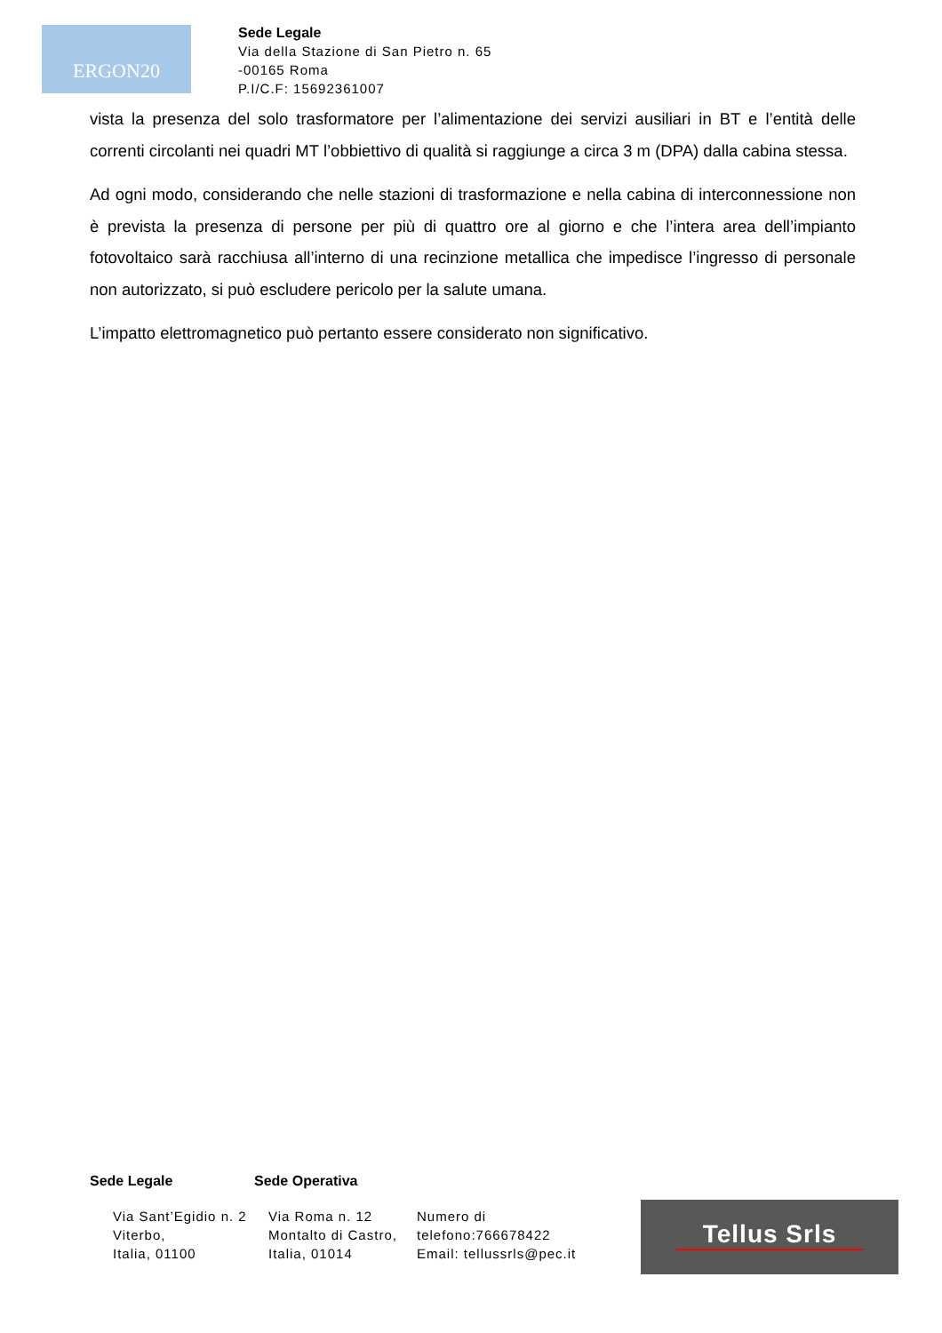ERGON20
Sede Legale
Via della Stazione di San Pietro n. 65
-00165 Roma
P.I/C.F: 15692361007
vista la presenza del solo trasformatore per l’alimentazione dei servizi ausiliari in BT e l’entità delle correnti circolanti nei quadri MT l’obbiettivo di qualità si raggiunge a circa 3 m (DPA) dalla cabina stessa.
Ad ogni modo, considerando che nelle stazioni di trasformazione e nella cabina di interconnessione non è prevista la presenza di persone per più di quattro ore al giorno e che l’intera area dell’impianto fotovoltaico sarà racchiusa all’interno di una recinzione metallica che impedisce l’ingresso di personale non autorizzato, si può escludere pericolo per la salute umana.
L’impatto elettromagnetico può pertanto essere considerato non significativo.
Sede Legale Sede Operativa
Via Sant’Egidio n. 2
Viterbo,
Italia, 01100
Via Roma n. 12
Montalto di Castro,
Italia, 01014
Numero di
telefono:766678422
Email: tellussrls@pec.it
Tellus Srls